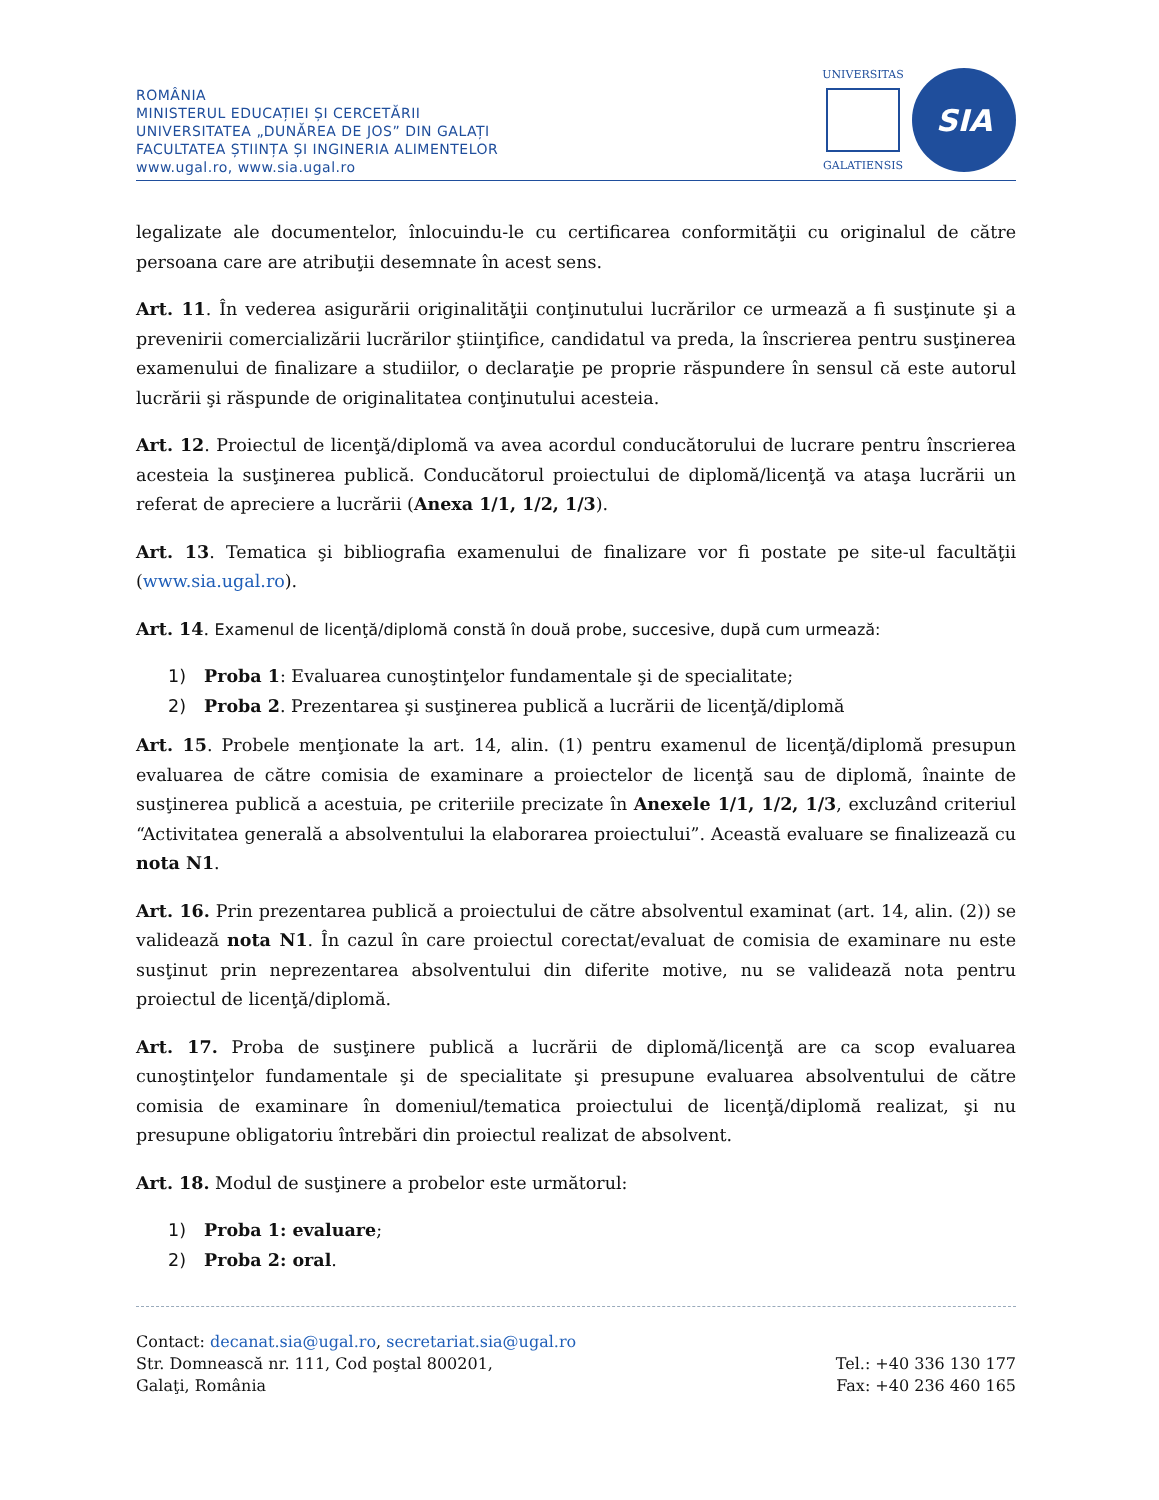ROMÂNIA
MINISTERUL EDUCAȚIEI ȘI CERCETĂRII
UNIVERSITATEA „DUNĂREA DE JOS” DIN GALAȚI
FACULTATEA ȘTIINȚA ȘI INGINERIA ALIMENTELOR
www.ugal.ro, www.sia.ugal.ro
UNIVERSITAS
GALATIENSIS
SIA
legalizate ale documentelor, înlocuindu-le cu certificarea conformităţii cu originalul de către persoana care are atribuţii desemnate în acest sens.
Art. 11. În vederea asigurării originalităţii conţinutului lucrărilor ce urmează a fi susţinute şi a prevenirii comercializării lucrărilor ştiinţifice, candidatul va preda, la înscrierea pentru susţinerea examenului de finalizare a studiilor, o declaraţie pe proprie răspundere în sensul că este autorul lucrării şi răspunde de originalitatea conţinutului acesteia.
Art. 12. Proiectul de licenţă/diplomă va avea acordul conducătorului de lucrare pentru înscrierea acesteia la susţinerea publică. Conducătorul proiectului de diplomă/licenţă va ataşa lucrării un referat de apreciere a lucrării (Anexa 1/1, 1/2, 1/3).
Art. 13. Tematica şi bibliografia examenului de finalizare vor fi postate pe site-ul facultăţii (www.sia.ugal.ro).
Art. 14. Examenul de licenţă/diplomă constă în două probe, succesive, după cum urmează:
1) Proba 1: Evaluarea cunoştinţelor fundamentale şi de specialitate;
2) Proba 2. Prezentarea şi susţinerea publică a lucrării de licenţă/diplomă
Art. 15. Probele menţionate la art. 14, alin. (1) pentru examenul de licenţă/diplomă presupun evaluarea de către comisia de examinare a proiectelor de licenţă sau de diplomă, înainte de susţinerea publică a acestuia, pe criteriile precizate în Anexele 1/1, 1/2, 1/3, excluzând criteriul “Activitatea generală a absolventului la elaborarea proiectului”. Această evaluare se finalizează cu nota N1.
Art. 16. Prin prezentarea publică a proiectului de către absolventul examinat (art. 14, alin. (2)) se validează nota N1. În cazul în care proiectul corectat/evaluat de comisia de examinare nu este susţinut prin neprezentarea absolventului din diferite motive, nu se validează nota pentru proiectul de licenţă/diplomă.
Art. 17. Proba de susţinere publică a lucrării de diplomă/licenţă are ca scop evaluarea cunoştinţelor fundamentale şi de specialitate şi presupune evaluarea absolventului de către comisia de examinare în domeniul/tematica proiectului de licenţă/diplomă realizat, şi nu presupune obligatoriu întrebări din proiectul realizat de absolvent.
Art. 18. Modul de susţinere a probelor este următorul:
1) Proba 1: evaluare;
2) Proba 2: oral.
Contact: decanat.sia@ugal.ro, secretariat.sia@ugal.ro
Str. Domnească nr. 111, Cod poştal 800201, Tel.: +40 336 130 177
Galaţi, România Fax: +40 236 460 165